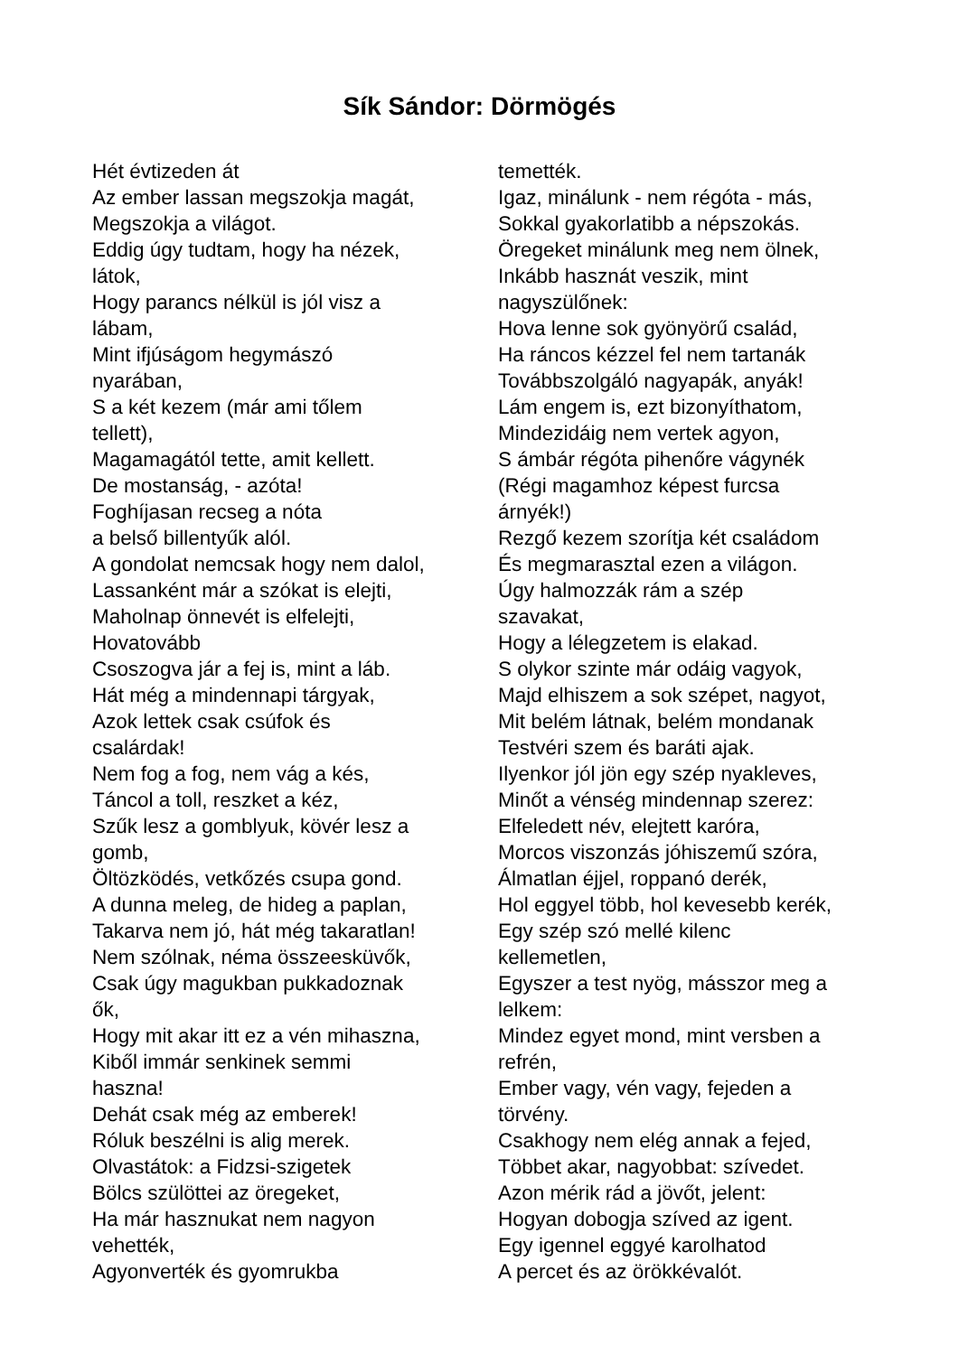Sík Sándor: Dörmögés
Hét évtizeden át
Az ember lassan megszokja magát,
Megszokja a világot.
Eddig úgy tudtam, hogy ha nézek,
látok,
Hogy parancs nélkül is jól visz a
lábam,
Mint ifjúságom hegymászó
nyarában,
S a két kezem (már ami tőlem
tellett),
Magamagától tette, amit kellett.
De mostanság, - azóta!
Foghíjasan recseg a nóta
a belső billentyűk alól.
A gondolat nemcsak hogy nem dalol,
Lassanként már a szókat is elejti,
Maholnap önnevét is elfelejti,
Hovatovább
Csoszogva jár a fej is, mint a láb.
Hát még a mindennapi tárgyak,
Azok lettek csak csúfok és
csalárdak!
Nem fog a fog, nem vág a kés,
Táncol a toll, reszket a kéz,
Szűk lesz a gomblyuk, kövér lesz a
gomb,
Öltözködés, vetkőzés csupa gond.
A dunna meleg, de hideg a paplan,
Takarva nem jó, hát még takaratlan!
Nem szólnak, néma összeesküvők,
Csak úgy magukban pukkadoznak
ők,
Hogy mit akar itt ez a vén mihaszna,
Kiből immár senkinek semmi
haszna!
Dehát csak még az emberek!
Róluk beszélni is alig merek.
Olvastátok: a Fidzsi-szigetek
Bölcs szülöttei az öregeket,
Ha már hasznukat nem nagyon
vehették,
Agyonverték és gyomrukba
temették.
Igaz, minálunk - nem régóta - más,
Sokkal gyakorlatibb a népszokás.
Öregeket minálunk meg nem ölnek,
Inkább hasznát veszik, mint
nagyszülőnek:
Hova lenne sok gyönyörű család,
Ha ráncos kézzel fel nem tartanák
Továbbszolgáló nagyapák, anyák!
Lám engem is, ezt bizonyíthatom,
Mindezidáig nem vertek agyon,
S ámbár régóta pihenőre vágynék
(Régi magamhoz képest furcsa
árnyék!)
Rezgő kezem szorítja két családom
És megmarasztal ezen a világon.
Úgy halmozzák rám a szép
szavakat,
Hogy a lélegzetem is elakad.
S olykor szinte már odáig vagyok,
Majd elhiszem a sok szépet, nagyot,
Mit belém látnak, belém mondanak
Testvéri szem és baráti ajak.
Ilyenkor jól jön egy szép nyakleves,
Minőt a vénség mindennap szerez:
Elfeledett név, elejtett karóra,
Morcos viszonzás jóhiszemű szóra,
Álmatlan éjjel, roppanó derék,
Hol eggyel több, hol kevesebb kerék,
Egy szép szó mellé kilenc
kellemetlen,
Egyszer a test nyög, másszor meg a
lelkem:
Mindez egyet mond, mint versben a
refrén,
Ember vagy, vén vagy, fejeden a
törvény.
Csakhogy nem elég annak a fejed,
Többet akar, nagyobbat: szívedet.
Azon mérik rád a jövőt, jelent:
Hogyan dobogja szíved az igent.
Egy igennel eggyé karolhatod
A percet és az örökkévalót.